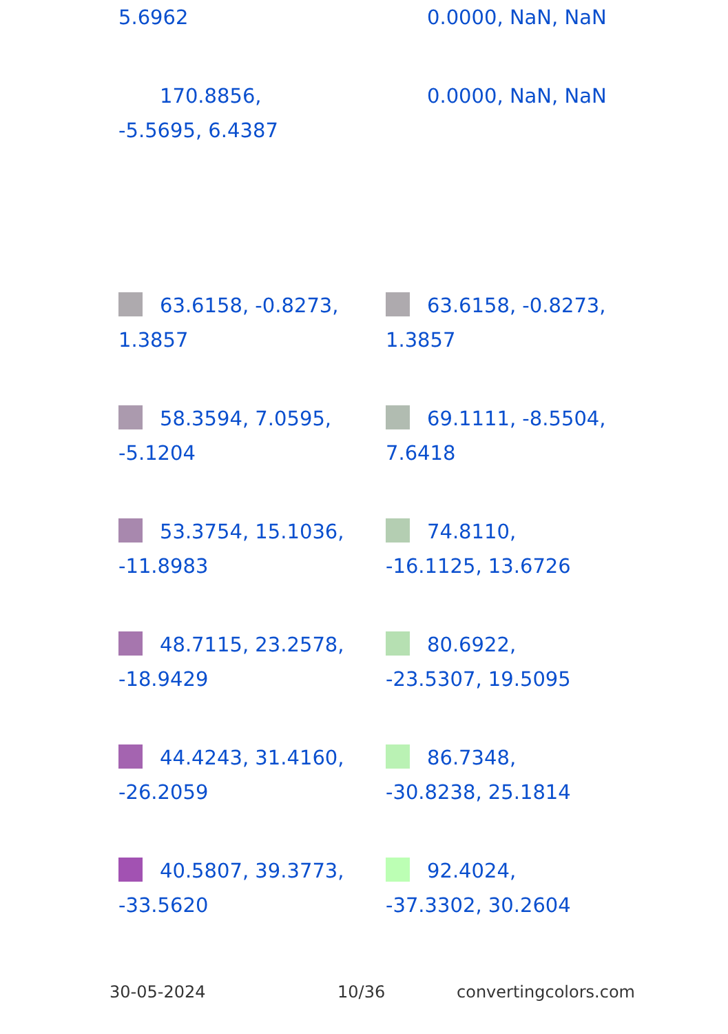5.6962 0.0000, NaN, NaN
170.8856, -5.5695, 6.4387
0.0000, NaN, NaN
63.6158, -0.8273, 1.3857
63.6158, -0.8273, 1.3857
58.3594, 7.0595, -5.1204
69.1111, -8.5504, 7.6418
53.3754, 15.1036, -11.8983
74.8110, -16.1125, 13.6726
48.7115, 23.2578, -18.9429
80.6922, -23.5307, 19.5095
44.4243, 31.4160, -26.2059
86.7348, -30.8238, 25.1814
40.5807, 39.3773, -33.5620
92.4024, -37.3302, 30.2604
30-05-2024 10/36 convertingcolors.com